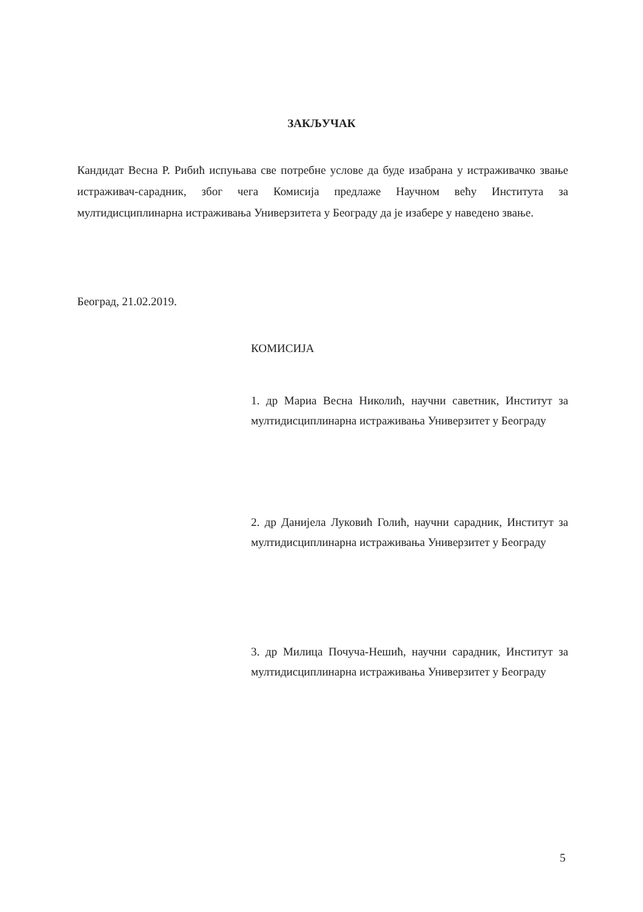ЗАКЉУЧАК
Кандидат Весна Р. Рибић испуњава све потребне услове да буде изабрана у истраживачко звање истраживач-сарадник, због чега Комисија предлаже Научном већу Института за мултидисциплинарна истраживања Универзитета у Београду да је изабере у наведено звање.
Београд, 21.02.2019.
КОМИСИЈА
1. др Мариа Весна Николић, научни саветник, Институт за мултидисциплинарна истраживања Универзитет у Београду
2. др Данијела Луковић Голић, научни сарадник, Институт за мултидисциплинарна истраживања Универзитет у Београду
3. др Милица Почуча-Нешић, научни сарадник, Институт за мултидисциплинарна истраживања Универзитет у Београду
5